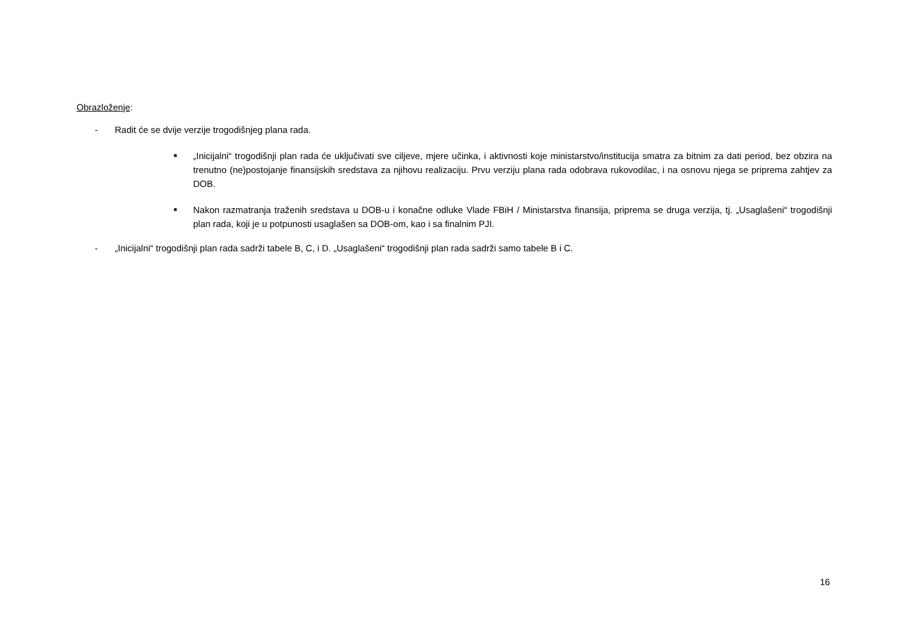Obrazloženje:
- Radit će se dvije verzije trogodišnjeg plana rada.
■ „Inicijalni“ trogodišnji plan rada će uključivati sve ciljeve, mjere učinka, i aktivnosti koje ministarstvo/institucija smatra za bitnim za dati period, bez obzira na trenutno (ne)postojanje finansijskih sredstava za njihovu realizaciju. Prvu verziju plana rada odobrava rukovodilac, i na osnovu njega se priprema zahtjev za DOB.
■ Nakon razmatranja traženih sredstava u DOB-u i konačne odluke Vlade FBiH / Ministarstva finansija, priprema se druga verzija, tj. „Usaglašeni“ trogodišnji plan rada, koji je u potpunosti usaglašen sa DOB-om, kao i sa finalnim PJI.
- „Inicijalni“ trogodišnji plan rada sadrži tabele B, C, i D. „Usaglašeni“ trogodišnji plan rada sadrži samo tabele B i C.
16